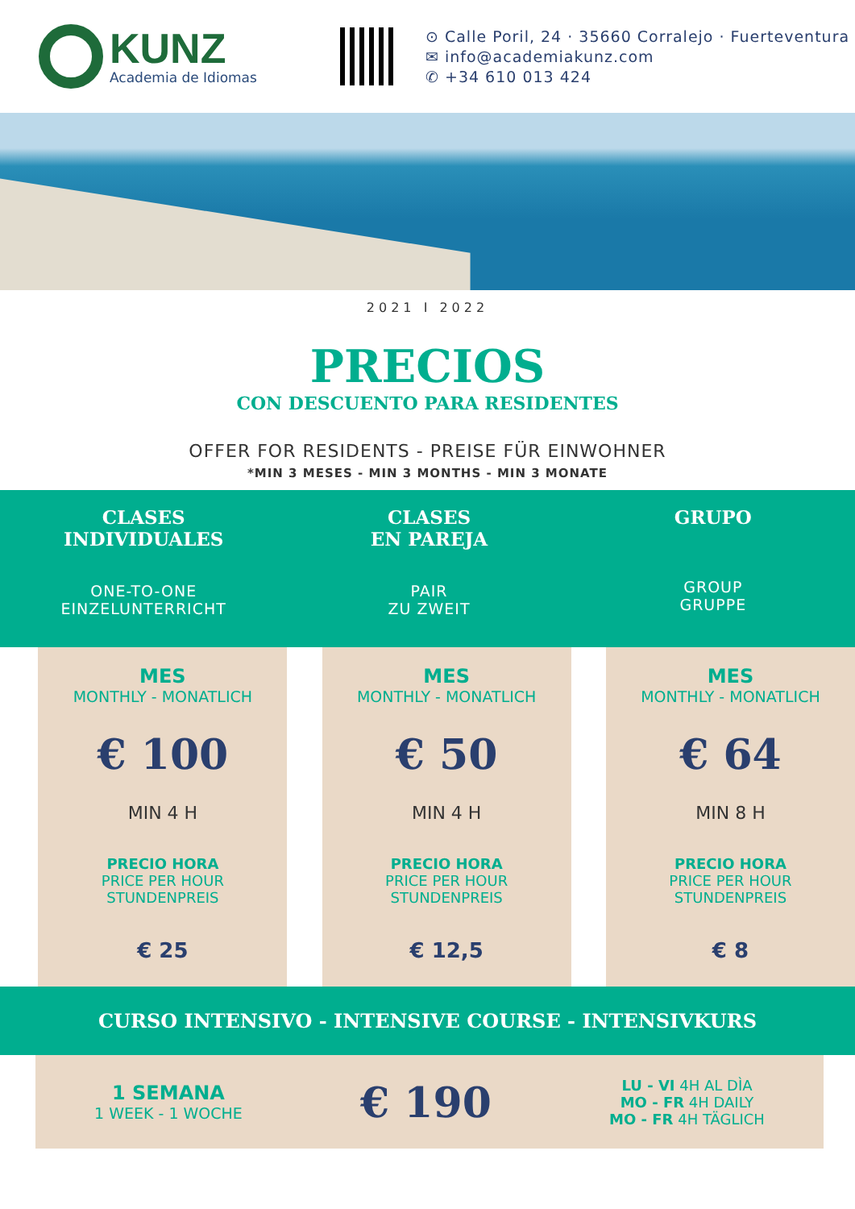KUNZ
Academia de Idiomas
⊙ Calle Poril, 24 · 35660 Corralejo · Fuerteventura
✉ info@academiakunz.com
✆ +34 610 013 424
2021 I 2022
PRECIOS
CON DESCUENTO PARA RESIDENTES
OFFER FOR RESIDENTS - PREISE FÜR EINWOHNER
*MIN 3 MESES - MIN 3 MONTHS - MIN 3 MONATE
| CLASES INDIVIDUALES ONE-TO-ONE EINZELUNTERRICHT | | CLASES EN PAREJA PAIR ZU ZWEIT | | GRUPO GROUP GRUPPE | |
| --- | --- | --- | --- | --- | --- |
| | MES MONTHLY - MONATLICH € 100 MIN 4 H PRECIO HORA PRICE PER HOUR STUNDENPREIS € 25 | | MES MONTHLY - MONATLICH € 50 MIN 4 H PRECIO HORA PRICE PER HOUR STUNDENPREIS € 12,5 | | MES MONTHLY - MONATLICH € 64 MIN 8 H PRECIO HORA PRICE PER HOUR STUNDENPREIS € 8 |
CURSO INTENSIVO - INTENSIVE COURSE - INTENSIVKURS
1 SEMANA
1 WEEK - 1 WOCHE
€ 190
LU - VI 4H AL DÌA
MO - FR 4H DAILY
MO - FR 4H TÄGLICH